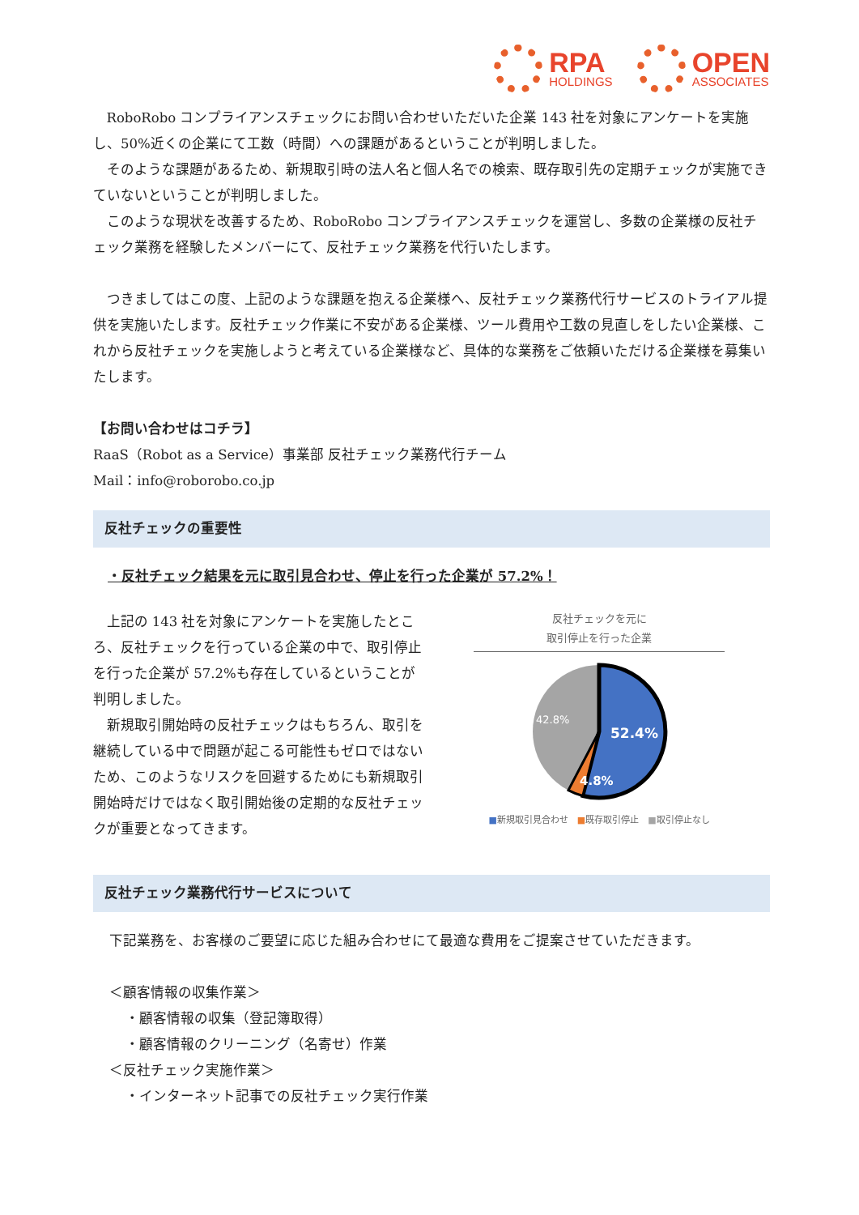RPA
HOLDINGS
OPEN
ASSOCIATES
RoboRobo コンプライアンスチェックにお問い合わせいただいた企業 143 社を対象にアンケートを実施し、50%近くの企業にて工数（時間）への課題があるということが判明しました。
そのような課題があるため、新規取引時の法人名と個人名での検索、既存取引先の定期チェックが実施できていないということが判明しました。
このような現状を改善するため、RoboRobo コンプライアンスチェックを運営し、多数の企業様の反社チェック業務を経験したメンバーにて、反社チェック業務を代行いたします。
つきましてはこの度、上記のような課題を抱える企業様へ、反社チェック業務代行サービスのトライアル提供を実施いたします。反社チェック作業に不安がある企業様、ツール費用や工数の見直しをしたい企業様、これから反社チェックを実施しようと考えている企業様など、具体的な業務をご依頼いただける企業様を募集いたします。
【お問い合わせはコチラ】
RaaS（Robot as a Service）事業部 反社チェック業務代行チーム
Mail：info@roborobo.co.jp
反社チェックの重要性
・反社チェック結果を元に取引見合わせ、停止を行った企業が 57.2%！
上記の 143 社を対象にアンケートを実施したところ、反社チェックを行っている企業の中で、取引停止を行った企業が 57.2%も存在しているということが判明しました。
新規取引開始時の反社チェックはもちろん、取引を継続している中で問題が起こる可能性もゼロではないため、このようなリスクを回避するためにも新規取引開始時だけではなく取引開始後の定期的な反社チェックが重要となってきます。
反社チェックを元に
取引停止を行った企業
42.8%
52.4%
4.8%
■新規取引見合わせ　■既存取引停止　■取引停止なし
反社チェック業務代行サービスについて
下記業務を、お客様のご要望に応じた組み合わせにて最適な費用をご提案させていただきます。
＜顧客情報の収集作業＞
・顧客情報の収集（登記簿取得）
・顧客情報のクリーニング（名寄せ）作業
＜反社チェック実施作業＞
・インターネット記事での反社チェック実行作業